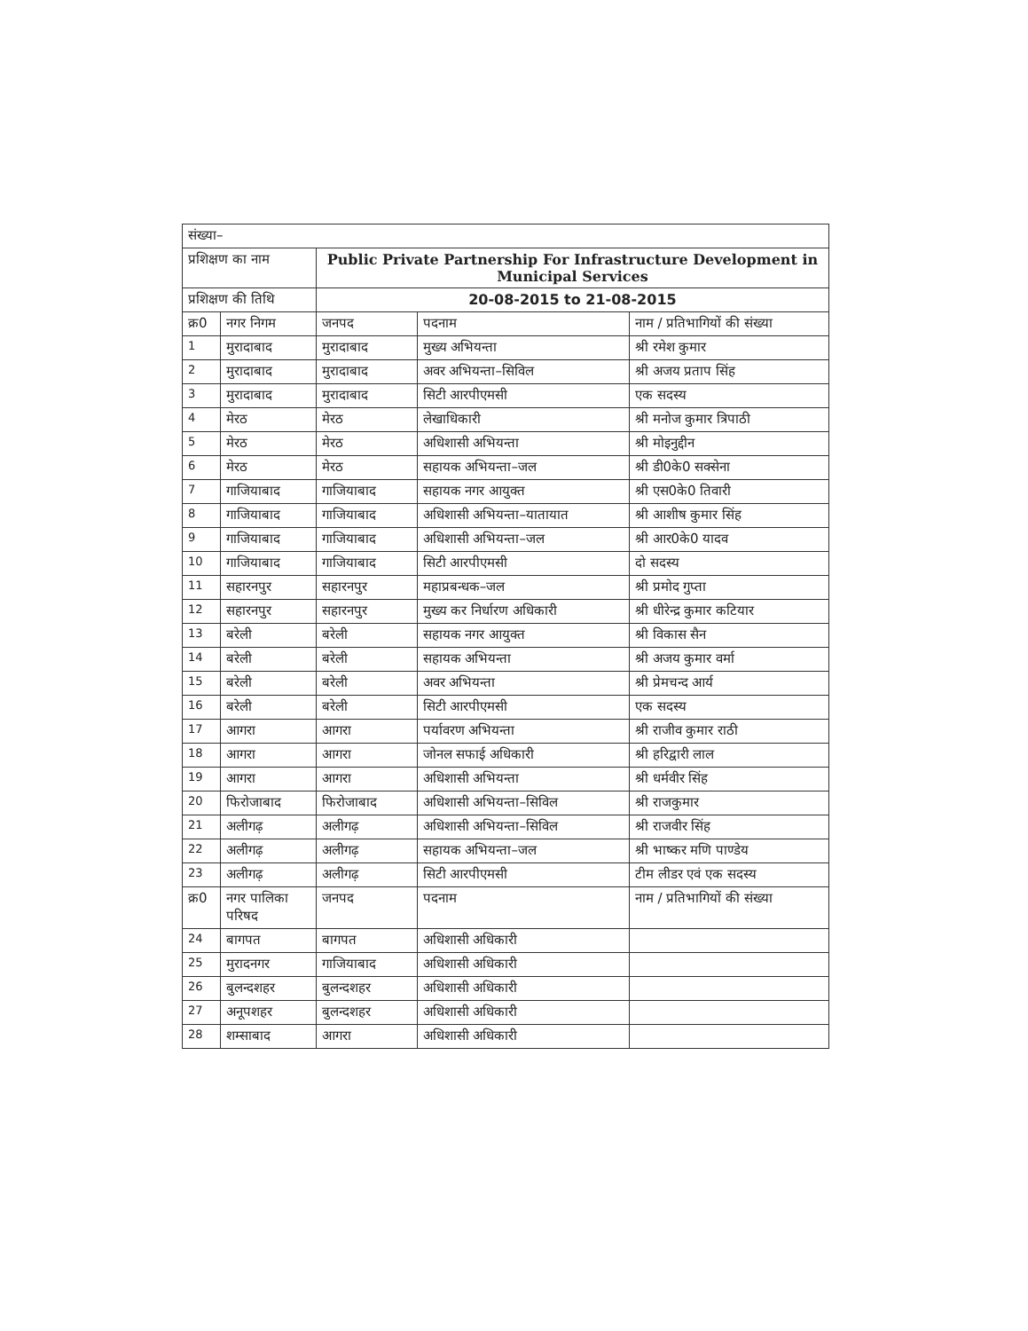| संख्या– | | | | |
| प्रशिक्षण का नाम | | Public Private Partnership For Infrastructure Development in Municipal Services | | |
| प्रशिक्षण की तिथि | | 20-08-2015 to 21-08-2015 | | |
| क्र0 | नगर निगम | जनपद | पदनाम | नाम / प्रतिभागियों की संख्या |
| 1 | मुरादाबाद | मुरादाबाद | मुख्य अभियन्ता | श्री रमेश कुमार |
| 2 | मुरादाबाद | मुरादाबाद | अवर अभियन्ता–सिविल | श्री अजय प्रताप सिंह |
| 3 | मुरादाबाद | मुरादाबाद | सिटी आरपीएमसी | एक सदस्य |
| 4 | मेरठ | मेरठ | लेखाधिकारी | श्री मनोज कुमार त्रिपाठी |
| 5 | मेरठ | मेरठ | अधिशासी अभियन्ता | श्री मोइनुद्दीन |
| 6 | मेरठ | मेरठ | सहायक अभियन्ता–जल | श्री डी0के0 सक्सेना |
| 7 | गाजियाबाद | गाजियाबाद | सहायक नगर आयुक्त | श्री एस0के0 तिवारी |
| 8 | गाजियाबाद | गाजियाबाद | अधिशासी अभियन्ता–यातायात | श्री आशीष कुमार सिंह |
| 9 | गाजियाबाद | गाजियाबाद | अधिशासी अभियन्ता–जल | श्री आर0के0 यादव |
| 10 | गाजियाबाद | गाजियाबाद | सिटी आरपीएमसी | दो सदस्य |
| 11 | सहारनपुर | सहारनपुर | महाप्रबन्धक–जल | श्री प्रमोद गुप्ता |
| 12 | सहारनपुर | सहारनपुर | मुख्य कर निर्धारण अधिकारी | श्री धीरेन्द्र कुमार कटियार |
| 13 | बरेली | बरेली | सहायक नगर आयुक्त | श्री विकास सैन |
| 14 | बरेली | बरेली | सहायक अभियन्ता | श्री अजय कुमार वर्मा |
| 15 | बरेली | बरेली | अवर अभियन्ता | श्री प्रेमचन्द आर्य |
| 16 | बरेली | बरेली | सिटी आरपीएमसी | एक सदस्य |
| 17 | आगरा | आगरा | पर्यावरण अभियन्ता | श्री राजीव कुमार राठी |
| 18 | आगरा | आगरा | जोनल सफाई अधिकारी | श्री हरिद्वारी लाल |
| 19 | आगरा | आगरा | अधिशासी अभियन्ता | श्री धर्मवीर सिंह |
| 20 | फिरोजाबाद | फिरोजाबाद | अधिशासी अभियन्ता–सिविल | श्री राजकुमार |
| 21 | अलीगढ़ | अलीगढ़ | अधिशासी अभियन्ता–सिविल | श्री राजवीर सिंह |
| 22 | अलीगढ़ | अलीगढ़ | सहायक अभियन्ता–जल | श्री भाष्कर मणि पाण्डेय |
| 23 | अलीगढ़ | अलीगढ़ | सिटी आरपीएमसी | टीम लीडर एवं एक सदस्य |
| क्र0 | नगर पालिका परिषद | जनपद | पदनाम | नाम / प्रतिभागियों की संख्या |
| 24 | बागपत | बागपत | अधिशासी अधिकारी | |
| 25 | मुरादनगर | गाजियाबाद | अधिशासी अधिकारी | |
| 26 | बुलन्दशहर | बुलन्दशहर | अधिशासी अधिकारी | |
| 27 | अनूपशहर | बुलन्दशहर | अधिशासी अधिकारी | |
| 28 | शम्साबाद | आगरा | अधिशासी अधिकारी | |